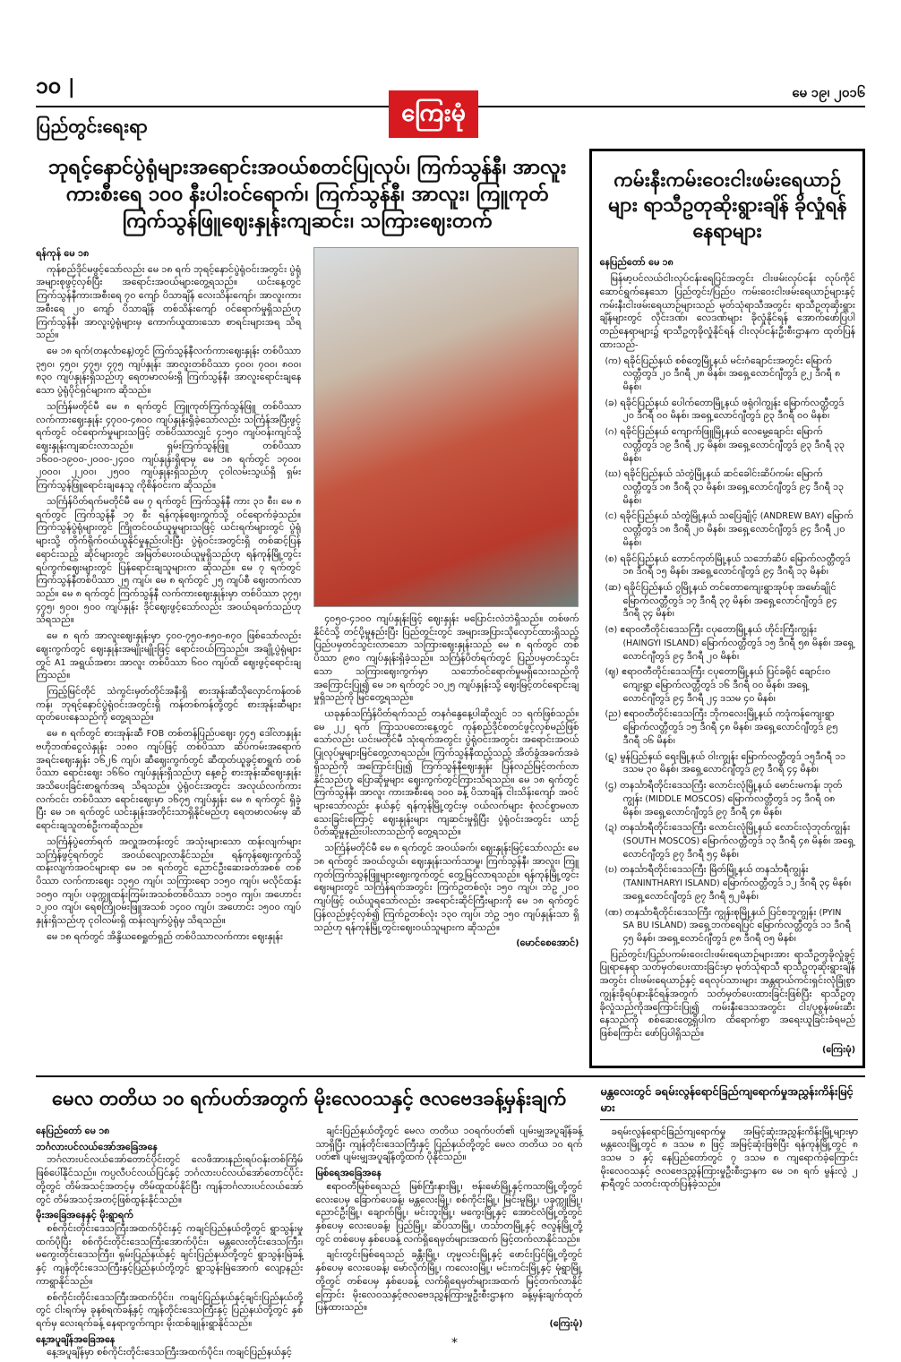၁၀ | ကြေးမုံ မေ ၁၉၊ ၂၀၁၆
ပြည်တွင်းရေးရာ
ဘုရင့်နောင်ပွဲရုံများအရောင်းအဝယ်စတင်ပြုလုပ်၊ ကြက်သွန်နီ၊ အာလူးကားစီးရေ ၁၀၀ နီးပါးဝင်ရောက်၊ ကြက်သွန်နီ၊ အာလူး၊ ကြူကုတ်ကြက်သွန်ဖြူဈေးနှုန်းကျဆင်း၊ သကြားဈေးတက်
ရန်ကုန် မေ ၁၈
ကုန်စည်ဒိုင်မဖွင့်သော်လည်း မေ ၁၈ ရက် ဘုရင့်နောင်ပွဲရုံဝင်းအတွင်း ပွဲရုံအများစုဖွင့်လှစ်ပြီး အရောင်းအဝယ်များတွေ့ရသည်။ ယင်းနေ့တွင် ကြက်သွန်နီကားအစီးရေ ၇၀ ကျော် ပိသာချိန် လေးသိန်းကျော်၊ အာလူးကားအစီးရေ ၂၀ ကျော် ပိသာချိန် တစ်သိန်းကျော် ဝင်ရောက်မှုရှိသည်ဟု ကြက်သွန်နီ၊ အာလူးပွဲရုံများမှ ကောက်ယူထားသော စာရင်းများအရ သိရသည်။
မေ ၁၈ ရက်(တနင်္လာနေ့)တွင် ကြက်သွန်နီလက်ကားဈေးနှုန်း တစ်ပိဿာ ၃၅၀၊ ၄၅၀၊ ၄၇၅၊ ၄၇၅ ကျပ်နှုန်း အာလူးတစ်ပိဿာ ၄၀၀၊ ၇၀၀၊ ၈၀၀၊ ၈၃၀ ကျပ်နှုန်းရှိသည်ဟု ရေတမာလမ်းရှိ ကြက်သွန်နီ၊ အာလူးရောင်းချနေသော ပွဲရုံပိုင်ရှင်များက ဆိုသည်။
သင်္ကြန်မတိုင်မီ မေ ၈ ရက်တွင် ကြူကုတ်ကြက်သွန်ဖြူ တစ်ပိဿာ လက်ကားဈေးနှုန်း ၄၇၀၀-၄၈၀၀ ကျပ်နှုန်းရှိခဲ့သော်လည်း သင်္ကြန်အပြီးဖွင့်ရက်တွင် ဝင်ရောက်မှုများသဖြင့် တစ်ပိဿာလျှင် ၄၁၅၀ ကျပ်ဝန်းကျင်သို့ ဈေးနှုန်းကျဆင်းလာသည်။ ရှမ်းကြက်သွန်ဖြူ တစ်ပိဿာ ၁၆၀၀-၁၉၀၀-၂၀၀၀-၂၄၀၀ ကျပ်နှုန်းရှိရာမှ မေ ၁၈ ရက်တွင် ၁၇၀၀၊ ၂၀၀၀၊ ၂၂၀၀၊ ၂၅၀၀ ကျပ်နှုန်းရှိသည်ဟု ငုဝါလမ်းသွယ်ရှိ ရှမ်းကြက်သွန်ဖြူရောင်းချနေသူ ကိုစိန်ဝင်းက ဆိုသည်။
သင်္ကြန်ပိတ်ရက်မတိုင်မီ မေ ၇ ရက်တွင် ကြက်သွန်နီ ကား ၃၁ စီး၊ မေ ၈ ရက်တွင် ကြက်သွန်နီ ၁၇ စီး ရန်ကုန်ဈေးကွက်သို့ ဝင်ရောက်ခဲ့သည်။ ကြက်သွန်ပွဲရုံများတွင် ကြိုတင်ဝယ်ယူမှုများသဖြင့် ယင်းရက်များတွင် ပွဲရုံများသို့ တိုက်ရိုက်ဝယ်ယူနိုင်မှုနည်းပါးပြီး ပွဲရုံဝင်းအတွင်းရှိ တစ်ဆင့်ပြန်ရောင်းသည့် ဆိုင်များတွင် အမြတ်ပေးဝယ်ယူမှုရှိသည်ဟု ရန်ကုန်မြို့တွင်း ရပ်ကွက်ဈေးများတွင် ပြန်ရောင်းချသူများက ဆိုသည်။ မေ ၇ ရက်တွင် ကြက်သွန်နီတစ်ပိဿာ ၂၅ ကျပ်၊ မေ ၈ ရက်တွင် ၂၅ ကျပ်စီ ဈေးတက်လာသည်။ မေ ၈ ရက်တွင် ကြက်သွန်နီ လက်ကားဈေးနှုန်းမှာ တစ်ပိဿာ ၃၇၅၊ ၄၇၅၊ ၅၀၀၊ ၅၀၀ ကျပ်နှုန်း ဒိုင်ဈေးဖွင့်သော်လည်း အဝယ်ရခက်သည်ဟု သိရသည်။
မေ ၈ ရက် အာလူးဈေးနှုန်းမှာ ၄၀၀-၇၅၀-၈၅၀-၈၇၀ ဖြစ်သော်လည်း ဈေးကွက်တွင် ဈေးနှုန်းအမျိုးမျိုးဖြင့် ရောင်းဝယ်ကြသည်။ အချို့ပွဲရုံများတွင် A1 အရွယ်အစား အာလူး တစ်ပိဿာ ၆၀၀ ကျပ်ထိ ဈေးဖွင့်ရောင်းချကြသည်။
ကြည့်မြင်တိုင် သဲကွင်းမှတ်တိုင်အနီးရှိ စားအုန်းဆီသိုလှောင်ကန်တစ်ကန်၊ ဘုရင့်နောင်ပွဲရုံဝင်းအတွင်းရှိ ကန်တစ်ကန်တို့တွင် စားအုန်းဆီများ ထုတ်ပေးနေသည်ကို တွေ့ရသည်။
မေ ၈ ရက်တွင် စားအုန်းဆီ FOB တစ်တန်ပြည်ပဈေး ၇၄၅ ဒေါ်လာနှုန်း ဗဟိုဘဏ်ငွေလဲနှုန်း ၁၁၈၀ ကျပ်ဖြင့် တစ်ပိဿာ ဆိပ်ကမ်းအရောက် အရင်းဈေးနှုန်း ၁၆၂၆ ကျပ်၊ ဆီဈေးကွက်တွင် ဆီထုတ်ယူခွင့်စာရွက် တစ်ပိဿာ ရောင်းဈေး ၁၆၆၀ ကျပ်နှုန်းရှိသည်ဟု နေ့စဉ် စားအုန်းဆီဈေးနှုန်း အသိပေးခြင်းစာရွက်အရ သိရသည်။ ပွဲရုံဝင်းအတွင်း အလုယ်လက်ကားလက်ငင်း တစ်ပိဿာ ရောင်းဈေးမှာ ၁၆၇၅ ကျပ်နှုန်း မေ ၈ ရက်တွင် ရှိခဲ့ပြီး မေ ၁၈ ရက်တွင် ယင်းနှုန်းအတိုင်းသာရှိနိုင်မည်ဟု ရေတမာလမ်းမှ ဆီရောင်းချသူတစ်ဦးကဆိုသည်။
သင်္ကြန်ပွဲတော်ရက် အလှူအတန်းတွင် အသုံးများသော ထန်းလျက်များ သင်္ကြန်ဖွင့်ရက်တွင် အဝယ်လျော့လာနိုင်သည်။ ရန်ကုန်ဈေးကွက်သို့ ထန်းလျက်အဝင်များရာ မေ ၁၈ ရက်တွင် ညောင်ဦးဆေးခတ်အစစ် တစ်ပိဿာ လက်ကားဈေး ၁၃၅၀ ကျပ်၊ သကြားရော ၁၁၅၀ ကျပ်၊ မလိုင်ထန်း ၁၀၅၀ ကျပ်၊ ပခုက္ကူထန်းကြမ်းအသစ်တစ်ပိဿာ ၁၁၅၀ ကျပ်၊ အဟောင်း ၁၂၀၀ ကျပ်၊ ရေစကြိုဝမ်းဖြူအသစ် ၁၄၀၀ ကျပ်၊ အဟောင်း ၁၅၀၀ ကျပ်နှုန်းရှိသည်ဟု ငုဝါလမ်းရှိ ထန်းလျက်ပွဲရုံမှ သိရသည်။
မေ ၁၈ ရက်တွင် အိန္ဒိယစေရှုတ်ရှည် တစ်ပိဿာလက်ကား ဈေးနှုန်း
၄၀၅၀-၄၁၀၀ ကျပ်နှုန်းဖြင့် ဈေးနှုန်း မပြောင်းလဲဘဲရှိသည်။ တစ်ဖက်နိုင်ငံသို့ တင်ပို့မှုနည်းပြီး ပြည်တွင်းတွင် အများအပြားသိုလှောင်ထားရှိသည့် ပြည်ပမှတင်သွင်းလာသော သကြားဈေးနှုန်းသည် မေ ၈ ရက်တွင် တစ်ပိဿာ ၉၈၀ ကျပ်နှုန်းရှိခဲ့သည်။ သင်္ကြန်ပိတ်ရက်တွင် ပြည်ပမှတင်သွင်းသော သကြားဈေးကွက်မှာ သဘော်ဝင်ရောက်မှုမရှိသေးသည်ကို အကြောင်းပြု၍ မေ ၁၈ ရက်တွင် ၁၀၂၅ ကျပ်နှုန်းသို့ ဈေးမြင့်တင်ရောင်းချမှုရှိသည်ကို မြင်တွေ့ရသည်။
ယခုနှစ်သင်္ကြန်ပိတ်ရက်သည် တနင်္ဂနွေနေ့ပါဆိုလျှင် ၁၁ ရက်ဖြစ်သည်။ မေ ၂၂ ရက် ကြာသပတေးနေ့တွင် ကုန်စည်ဒိုင်စတင်ဖွင့်လှစ်မည်ဖြစ်သော်လည်း ယင်းမတိုင်မီ သုံးရက်အတွင်း ပွဲရုံဝင်းအတွင်း အရောင်းအဝယ်ပြုလုပ်မှုများမြင်တွေ့လာရသည်။ ကြက်သွန်နီထည့်သည့် အိတ်ခွံအခက်အခဲရှိသည်ကို အကြောင်းပြု၍ ကြက်သွန်နီဈေးနှုန်း ပြန်လည်မြင့်တက်လာနိုင်သည်ဟု ပြောဆိုမှုများ ဈေးကွက်တွင်ကြားသိရသည်။ မေ ၁၈ ရက်တွင် ကြက်သွန်နီ၊ အာလူး ကားအစီးရေ ၁၀၀ ခန့် ပိသာချိန် ငါးသိန်းကျော် အဝင်များသော်လည်း နယ်နှင့် ရန်ကုန်မြို့တွင်းမှ ဝယ်လက်များ စုံလင်စွာမလာသေးခြင်းကြောင့် ဈေးနှုန်းများ ကျဆင်းမှုရှိပြီး ပွဲရုံဝင်းအတွင်း ယာဉ်ပိတ်ဆို့မှုနည်းပါးလာသည်ကို တွေ့ရသည်။
သင်္ကြန်မတိုင်မီ မေ ၈ ရက်တွင် အဝယ်ခက်၊ ဈေးနှုန်းမြင့်သော်လည်း မေ ၁၈ ရက်တွင် အဝယ်လွယ်၊ ဈေးနှုန်းသက်သာမှု၊ ကြက်သွန်နီ၊ အာလူး၊ ကြူကုတ်ကြက်သွန်ဖြူများဈေးကွက်တွင် တွေ့မြင်လာရသည်။ ရန်ကုန်မြို့တွင်း ဈေးများတွင် သင်္ကြန်ရက်အတွင်း ကြက်ဥတစ်လုံး ၁၅၀ ကျပ်၊ ဘဲဥ ၂၀၀ ကျပ်ဖြင့် ဝယ်ယူရသော်လည်း အရောင်းဆိုင်ကြီးများကို မေ ၁၈ ရက်တွင် ပြန်လည်ဖွင့်လှစ်၍ ကြက်ဥတစ်လုံး ၁၃၀ ကျပ်၊ ဘဲဥ ၁၅၀ ကျပ်နှုန်းသာ ရှိသည်ဟု ရန်ကုန်မြို့တွင်းဈေးဝယ်သူများက ဆိုသည်။
(မောင်စေအောင်)
ကမ်းနီးကမ်းဝေးငါးဖမ်းရေယာဉ်များ ရာသီဥတုဆိုးရွားချိန် ခိုလှုံရန်နေရာများ
နေပြည်တော် မေ ၁၈
မြန်မာ့ပင်လယ်ငါးလုပ်ငန်းရေပြင်အတွင်း ငါးဖမ်းလုပ်ငန်း လုပ်ကိုင်ဆောင်ရွက်နေသော ပြည်တွင်း/ပြည်ပ ကမ်းဝေးငါးဖမ်းရေယာဉ်များနှင့် ကမ်းနီးငါးဖမ်းရေယာဉ်များသည် မုတ်သုံရာသီအတွင်း ရာသီဥတုဆိုးရွားချိန်များတွင် လိုင်းဒဏ်၊ လေဒဏ်များ ခိုလှုံနိုင်ရန် အောက်ဖော်ပြပါ တည်နေရာများ၌ ရာသီဥတုခိုလှုံနိုင်ရန် ငါးလုပ်ငန်းဦးစီးဌာနက ထုတ်ပြန်ထားသည်-
(က) ရခိုင်ပြည်နယ် စစ်တွေမြို့နယ် မင်းဂံချောင်းအတွင်း မြောက်လတ္တီတွဒ် ၂၀ ဒီဂရီ ၂၈ မိနစ်၊ အရှေ့လောင်ဂျီတွဒ် ၉၂ ဒီဂရီ ၈ မိနစ်၊
(ခ) ရခိုင်ပြည်နယ် ပေါက်တောမြို့နယ် ဖရုံဂါကျွန်း မြောက်လတ္တီတွဒ် ၂၀ ဒီဂရီ ၀၀ မိနစ်၊ အရှေ့လောင်ဂျီတွဒ် ၉၃ ဒီဂရီ ၀၀ မိနစ်၊
(ဂ) ရခိုင်ပြည်နယ် ကျောက်ဖြူမြို့နယ် လေမွေ့ချောင်း မြောက်လတ္တီတွဒ် ၁၉ ဒီဂရီ ၂၄ မိနစ်၊ အရှေ့လောင်ဂျီတွဒ် ၉၃ ဒီဂရီ ၃၃ မိနစ်၊
(ဃ) ရခိုင်ပြည်နယ် သံတွဲမြို့နယ် ဆင်ခေါင်းဆိပ်ကမ်း မြောက်လတ္တီတွဒ် ၁၈ ဒီဂရီ ၃၁ မိနစ်၊ အရှေ့လောင်ဂျီတွဒ် ၉၄ ဒီဂရီ ၁၃ မိနစ်၊
(င) ရခိုင်ပြည်နယ် သံတွဲမြို့နယ် သပြေချိုင့် (ANDREW BAY) မြောက်လတ္တီတွဒ် ၁၈ ဒီဂရီ ၂၀ မိနစ်၊ အရှေ့လောင်ဂျီတွဒ် ၉၄ ဒီဂရီ ၂၀ မိနစ်၊
(စ) ရခိုင်ပြည်နယ် တောင်ကုတ်မြို့နယ် သဘော်ဆိပ် မြောက်လတ္တီတွဒ် ၁၈ ဒီဂရီ ၁၅ မိနစ်၊ အရှေ့လောင်ဂျီတွဒ် ၉၄ ဒီဂရီ ၁၃ မိနစ်၊
(ဆ) ရခိုင်ပြည်နယ် ဂွမြို့နယ် တင်တောကျေးရွာအုပ်စု အမော်ချိုင် မြောက်လတ္တီတွဒ် ၁၇ ဒီဂရီ ၃၇ မိနစ်၊ အရှေ့လောင်ဂျီတွဒ် ၉၄ ဒီဂရီ ၃၄ မိနစ်၊
(ဇ) ဧရာဝတီတိုင်းဒေသကြီး ငပုတောမြို့နယ် ဟိုင်းကြီးကျွန်း (HAINGYI ISLAND) မြောက်လတ္တီတွဒ် ၁၅ ဒီဂရီ ၅၈ မိနစ်၊ အရှေ့လောင်ဂျီတွဒ် ၉၄ ဒီဂရီ ၂၀ မိနစ်၊
(ဈ) ဧရာဝတီတိုင်းဒေသကြီး ငပုတောမြို့နယ် ပြင်ခရိုင် ချောင်းဝကျေးရွာ မြောက်လတ္တီတွဒ် ၁၆ ဒီဂရီ ၀၀ မိနစ်၊ အရှေ့လောင်ဂျီတွဒ် ၉၄ ဒီဂရီ ၂၄ ဒသမ ၄၀ မိနစ်၊
(ည) ဧရာဝတီတိုင်းဒေသကြီး ဘိုကလေးမြို့နယ် ကဒုံကန်ကျေးရွာ မြောက်လတ္တီတွဒ် ၁၅ ဒီဂရီ ၄၈ မိနစ်၊ အရှေ့လောင်ဂျီတွဒ် ၉၅ ဒီဂရီ ၁၆ မိနစ်၊
(ဋ) မွန်ပြည်နယ် ရေးမြို့နယ် ဝါးကျွန်း မြောက်လတ္တီတွဒ် ၁၅ဒီဂရီ ၁၁ ဒသမ ၃၀ မိနစ်၊ အရှေ့လောင်ဂျီတွဒ် ၉၇ ဒီဂရီ ၄၄ မိနစ်၊
(ဌ) တနင်္သာရီတိုင်းဒေသကြီး လောင်းလုံမြို့နယ် မောင်းမကန်၊ ဘုတ်ကျွန်း (MIDDLE MOSCOS) မြောက်လတ္တီတွဒ် ၁၄ ဒီဂရီ ၀၈ မိနစ်၊ အရှေ့လောင်ဂျီတွဒ် ၉၇ ဒီဂရီ ၄၈ မိနစ်၊
(ဍ) တနင်္သာရီတိုင်းဒေသကြီး လောင်းလုံမြို့နယ် လောင်းလုံဘုတ်ကျွန်း (SOUTH MOSCOS) မြောက်လတ္တီတွဒ် ၁၃ ဒီဂရီ ၄၈ မိနစ်၊ အရှေ့လောင်ဂျီတွဒ် ၉၇ ဒီဂရီ ၅၄ မိနစ်၊
(ဎ) တနင်္သာရီတိုင်းဒေသကြီး မြိတ်မြို့နယ် တနင်္သာရီကျွန်း (TANINTHARYI ISLAND) မြောက်လတ္တီတွဒ် ၁၂ ဒီဂရီ ၃၄ မိနစ်၊ အရှေ့လောင်ဂျီတွဒ် ၉၇ ဒီဂရီ ၅၂မိနစ်၊
(ဏ) တနင်္သာရီတိုင်းဒေသကြီး ကျွန်းစုမြို့နယ် ပြင်စဘူကျွန်း (PYIN SA BU ISLAND) အရှေ့ဘက်ရေပြင် မြောက်လတ္တီတွဒ် ၁၁ ဒီဂရီ ၄၅ မိနစ်၊ အရှေ့လောင်ဂျီတွဒ် ၉၈ ဒီဂရီ ၀၅ မိနစ်၊
ပြည်တွင်း/ပြည်ပကမ်းဝေးငါးဖမ်းရေယာဉ်များအား ရာသီဥတုခိုလှုံခွင့်ပြုရာနေရာ သတ်မှတ်ပေးထားခြင်းမှာ မုတ်သုံရာသီ ရာသီဥတုဆိုးရွားချိန်အတွင်း ငါးဖမ်းရေယာဉ်နှင့် ရေလုပ်သားများ အန္တရာယ်ကင်းရှင်းလုံခြုံစွာ ကျွန်းခိုရပ်နားနိုင်ရန်အတွက် သတ်မှတ်ပေးထားခြင်းဖြစ်ပြီး ရာသီဥတုခိုလှုံသည်ကိုအကြောင်းပြု၍ ကမ်းနီးဒေသအတွင်း ငါး/ပုစွန်ဖမ်းဆီးနေသည်ကို စစ်ဆေးတွေ့ရှိပါက ထိရောက်စွာ အရေးယူခြင်းခံရမည်ဖြစ်ကြောင်း ဖော်ပြပါရှိသည်။
(ကြေးမုံ)
မေလ တတိယ ၁၀ ရက်ပတ်အတွက် မိုးလေဝသနှင့် ဇလဗေဒခန့်မှန်းချက်
နေပြည်တော် မေ ၁၈
ဘင်္ဂလားပင်လယ်အော်အခြေအနေ
ဘင်္ဂလားပင်လယ်အော်တောင်ပိုင်းတွင် လေဖိအားနည်းရပ်ဝန်းတစ်ကြိမ် ဖြစ်ပေါ်နိုင်သည်။ ကပ္ပလီပင်လယ်ပြင်နှင့် ဘင်္ဂလားပင်လယ်အော်တောင်ပိုင်းတို့တွင် တိမ်အသင့်အတင့်မှ တိမ်ထူထပ်နိုင်ပြီး ကျန်ဘင်္ဂလားပင်လယ်အော်တွင် တိမ်အသင့်အတင့်ဖြစ်ထွန်းနိုင်သည်။
မိုးအခြေအနေနှင့် မိုးရွာရက်
စစ်ကိုင်းတိုင်းဒေသကြီးအထက်ပိုင်းနှင့် ကချင်ပြည်နယ်တို့တွင် ရွာသွန်းမှုထက်ပိုပြီး စစ်ကိုင်းတိုင်းဒေသကြီးအောက်ပိုင်း၊ မန္တလေးတိုင်းဒေသကြီး၊ မကွေးတိုင်းဒေသကြီး၊ ရှမ်းပြည်နယ်နှင့် ချင်းပြည်နယ်တို့တွင် ရွာသွန်းမြဲခန့်နှင့် ကျန်တိုင်းဒေသကြီးနှင့်ပြည်နယ်တို့တွင် ရွာသွန်းမြဲအောက် လျော့နည်းကာရွာနိုင်သည်။
စစ်ကိုင်းတိုင်းဒေသကြီးအထက်ပိုင်း၊ ကချင်ပြည်နယ်နှင့်ချင်းပြည်နယ်တို့တွင် ငါးရက်မှ ခုနစ်ရက်ခန့်နှင့် ကျန်တိုင်းဒေသကြီးနှင့် ပြည်နယ်တို့တွင် နှစ်ရက်မှ လေးရက်ခန့် နေရာကွက်ကျား မိုးထစ်ချုန်းရွာနိုင်သည်။
နေ့အပူချိန်အခြေအနေ
နေ့အပူချိန်မှာ စစ်ကိုင်းတိုင်းဒေသကြီးအထက်ပိုင်း၊ ကချင်ပြည်နယ်နှင့်
ချင်းပြည်နယ်တို့တွင် မေလ တတိယ ၁၀ရက်ပတ်၏ ပျမ်းမျှအပူချိန်ခန့်သာရှိပြီး ကျန်တိုင်းဒေသကြီးနှင့် ပြည်နယ်တို့တွင် မေလ တတိယ ၁၀ ရက်ပတ်၏ ပျမ်းမျှအပူချိန်တို့ထက် ပိုနိုင်သည်။
မြစ်ရေအခြေအနေ
ဧရာဝတီမြစ်ရေသည် မြစ်ကြီးနားမြို့၊ ဗန်းမော်မြို့နှင့်ကသာမြို့တို့တွင် လေးပေမှ ခြောက်ပေခန့်၊ မန္တလေးမြို့၊ စစ်ကိုင်းမြို့၊ မြင်းမူမြို့၊ ပခုက္ကူမြို့၊ ညောင်ဦးမြို့၊ ချောက်မြို့၊ မင်းဘူးမြို့၊ မကွေးမြို့နှင့် အောင်လံမြို့တို့တွင် နှစ်ပေမှ လေးပေခန့်၊ ပြည်မြို့၊ ဆိပ်သာမြို့၊ ဟင်္သာတမြို့နှင့် ဇလွန်မြို့တို့တွင် တစ်ပေမှ နှစ်ပေခန့် လက်ရှိရေမှတ်များအထက် မြင့်တက်လာနိုင်သည်။
ချင်းတွင်းမြစ်ရေသည် ခန္တီးမြို့၊ ဟုမ္မလင်းမြို့နှင့် ဖောင်းပြင်မြို့တို့တွင် နှစ်ပေမှ လေးပေခန့်၊ မော်လိုက်မြို့၊ ကလေးဝမြို့၊ မင်းကင်းမြို့နှင့် မုံရွာမြို့တို့တွင် တစ်ပေမှ နှစ်ပေခန့် လက်ရှိရေမှတ်များအထက် မြင့်တက်လာနိုင်ကြောင်း မိုးလေဝသနှင့်ဇလဗေဒညွှန်ကြားမှုဦးစီးဌာနက ခန့်မှန်းချက်ထုတ်ပြန်ထားသည်။
(ကြေးမုံ)
*
မန္တလေးတွင် ခရမ်းလွန်ရောင်ခြည်ကျရောက်မှုအညွှန်းကိန်းမြင့်မား
ခရမ်းလွန်ရောင်ခြည်ကျရောက်မှု အမြင့်ဆုံးအညွှန်းကိန်းမြို့များမှာ မန္တလေးမြို့တွင် ၈ ဒသမ ၈ ဖြင့် အမြင့်ဆုံးဖြစ်ပြီး ရန်ကုန်မြို့တွင် ၈ ဒသမ ၁ နှင့် နေပြည်တော်တွင် ၇ ဒသမ ၈ ကျရောက်ခဲ့ကြောင်း မိုးလေဝသနှင့် ဇလဗေဒညွှန်ကြားမှုဦးစီးဌာနက မေ ၁၈ ရက် မွန်းလွဲ ၂ နာရီတွင် သတင်းထုတ်ပြန်ခဲ့သည်။